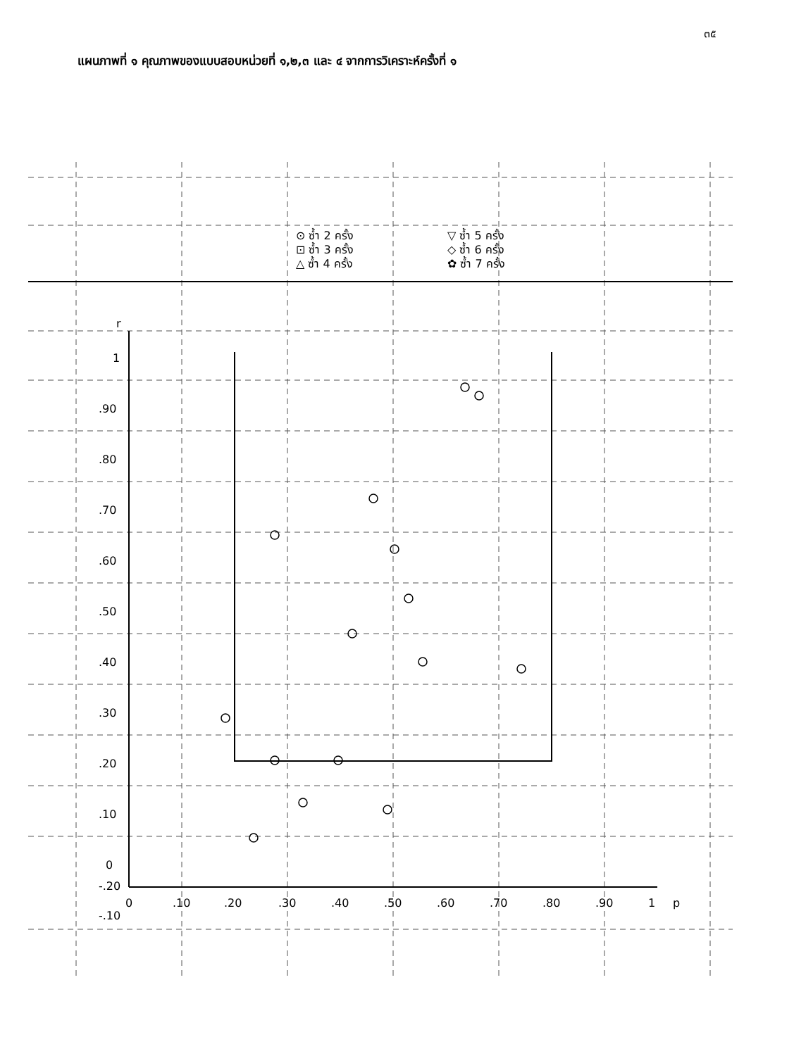๓๕
แผนภาพที่ ๑ คุณภาพของแบบสอบหน่วยที่ ๑,๒,๓ และ ๔ จากการวิเคราะห์ครั้งที่ ๑
r
1
.90
.80
.70
.60
.50
.40
.30
.20
.10
0
-.10
-.20
0
.10
.20
.30
.40
.50
.60
.70
.80
.90
1
p
⊙ ซ้ำ 2 ครั้ง
⊡ ซ้ำ 3 ครั้ง
△ ซ้ำ 4 ครั้ง
▽ ซ้ำ 5 ครั้ง
◇ ซ้ำ 6 ครั้ง
✿ ซ้ำ 7 ครั้ง